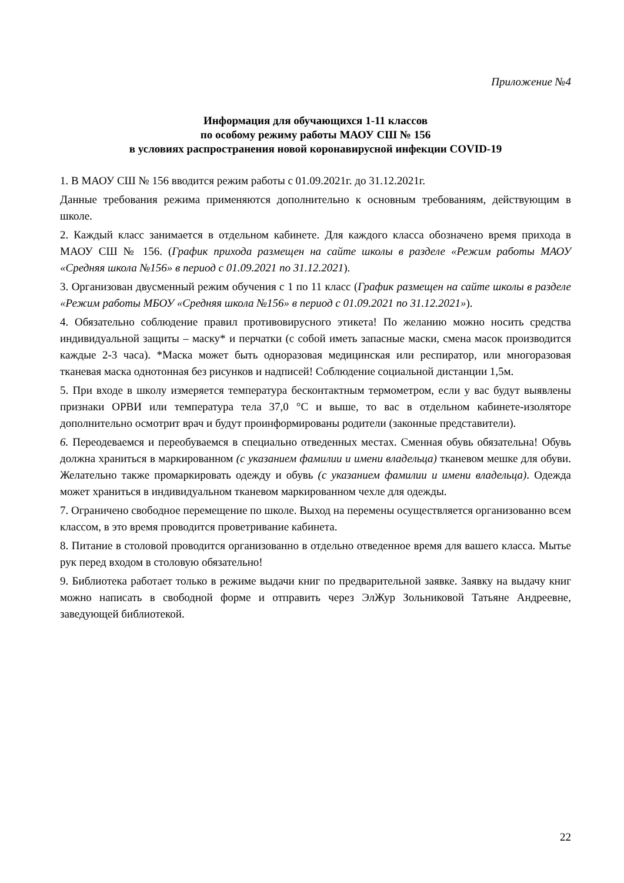Приложение №4
Информация для обучающихся 1-11 классов
по особому режиму работы МАОУ СШ № 156
в условиях распространения новой коронавирусной инфекции COVID-19
1. В МАОУ СШ № 156 вводится режим работы с 01.09.2021г. до 31.12.2021г.
Данные требования режима применяются дополнительно к основным требованиям, действующим в школе.
2. Каждый класс занимается в отдельном кабинете. Для каждого класса обозначено время прихода в МАОУ СШ № 156. (График прихода размещен на сайте школы в разделе «Режим работы МАОУ «Средняя школа №156» в период с 01.09.2021 по 31.12.2021).
3. Организован двусменный режим обучения с 1 по 11 класс (График размещен на сайте школы в разделе «Режим работы МБОУ «Средняя школа №156» в период с 01.09.2021 по 31.12.2021»).
4. Обязательно соблюдение правил противовирусного этикета! По желанию можно носить средства индивидуальной защиты – маску* и перчатки (с собой иметь запасные маски, смена масок производится каждые 2-3 часа). *Маска может быть одноразовая медицинская или респиратор, или многоразовая тканевая маска однотонная без рисунков и надписей! Соблюдение социальной дистанции 1,5м.
5. При входе в школу измеряется температура бесконтактным термометром, если у вас будут выявлены признаки ОРВИ или температура тела 37,0 °С и выше, то вас в отдельном кабинете-изоляторе дополнительно осмотрит врач и будут проинформированы родители (законные представители).
6. Переодеваемся и переобуваемся в специально отведенных местах. Сменная обувь обязательна! Обувь должна храниться в маркированном (с указанием фамилии и имени владельца) тканевом мешке для обуви. Желательно также промаркировать одежду и обувь (с указанием фамилии и имени владельца). Одежда может храниться в индивидуальном тканевом маркированном чехле для одежды.
7. Ограничено свободное перемещение по школе. Выход на перемены осуществляется организованно всем классом, в это время проводится проветривание кабинета.
8. Питание в столовой проводится организованно в отдельно отведенное время для вашего класса. Мытье рук перед входом в столовую обязательно!
9. Библиотека работает только в режиме выдачи книг по предварительной заявке. Заявку на выдачу книг можно написать в свободной форме и отправить через ЭлЖур Зольниковой Татьяне Андреевне, заведующей библиотекой.
22